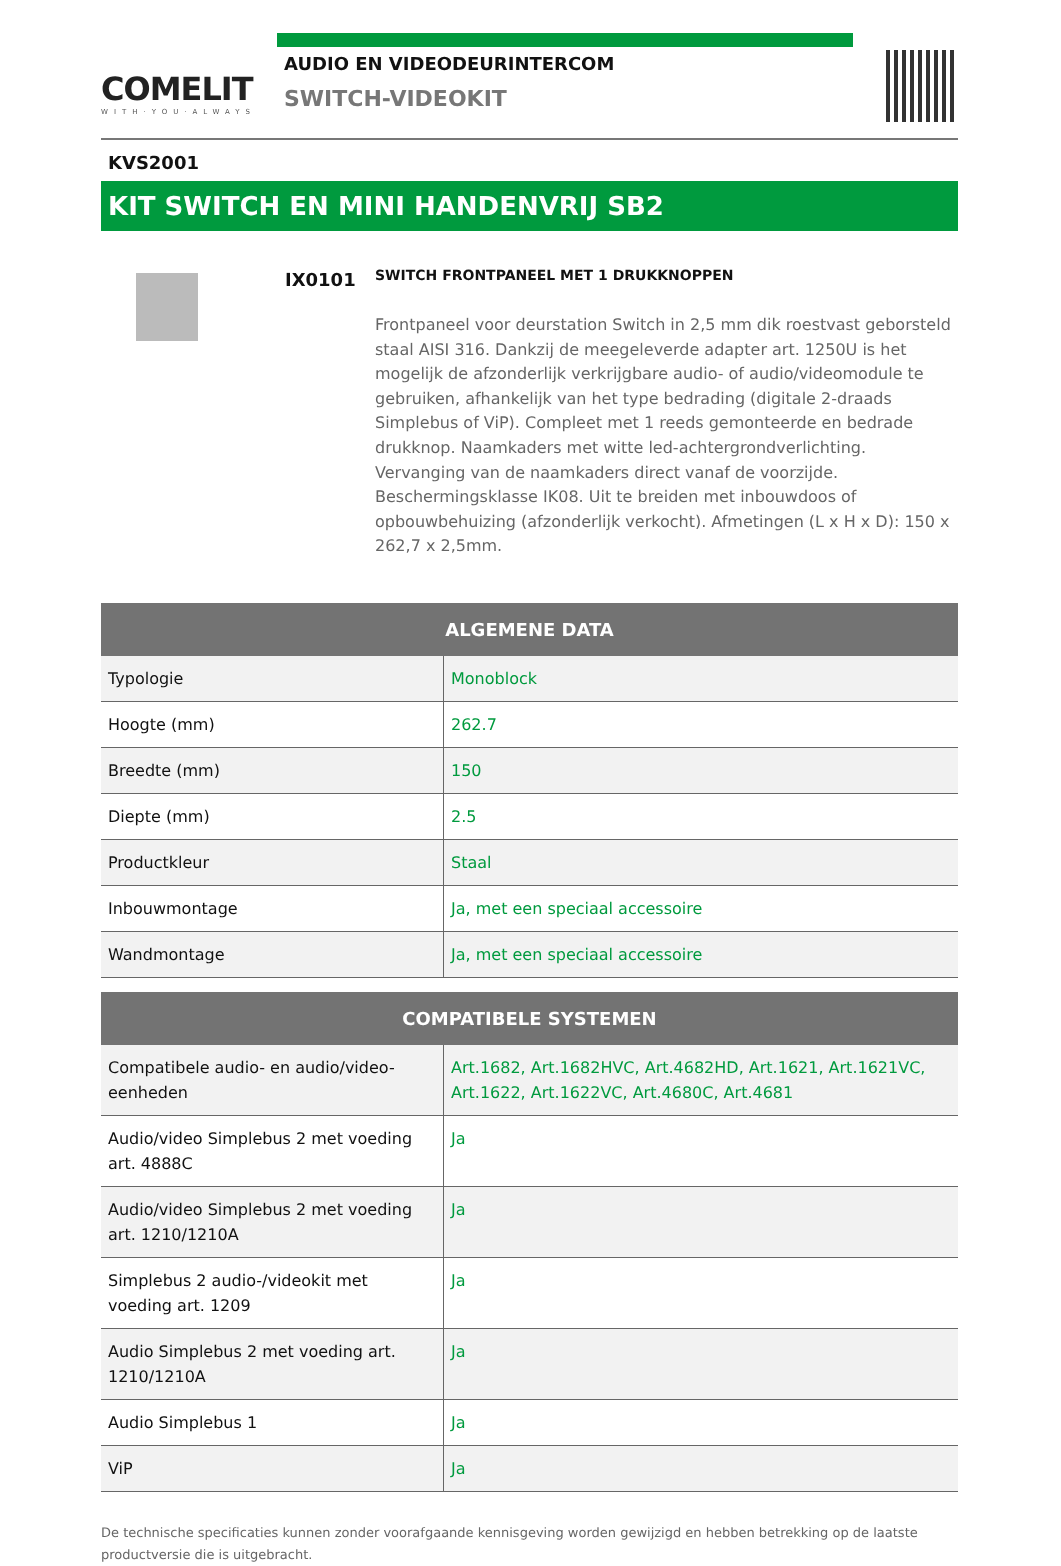COMELIT
WITH·YOU·ALWAYS
AUDIO EN VIDEODEURINTERCOM
SWITCH-VIDEOKIT
KVS2001
KIT SWITCH EN MINI HANDENVRIJ SB2
IX0101
SWITCH FRONTPANEEL MET 1 DRUKKNOPPEN
Frontpaneel voor deurstation Switch in 2,5 mm dik roestvast geborsteld staal AISI 316. Dankzij de meegeleverde adapter art. 1250U is het mogelijk de afzonderlijk verkrijgbare audio- of audio/videomodule te gebruiken, afhankelijk van het type bedrading (digitale 2-draads Simplebus of ViP). Compleet met 1 reeds gemonteerde en bedrade drukknop. Naamkaders met witte led-achtergrondverlichting. Vervanging van de naamkaders direct vanaf de voorzijde. Beschermingsklasse IK08. Uit te breiden met inbouwdoos of opbouwbehuizing (afzonderlijk verkocht). Afmetingen (L x H x D): 150 x 262,7 x 2,5mm.
| ALGEMENE DATA | |
| --- | --- |
| Typologie | Monoblock |
| Hoogte (mm) | 262.7 |
| Breedte (mm) | 150 |
| Diepte (mm) | 2.5 |
| Productkleur | Staal |
| Inbouwmontage | Ja, met een speciaal accessoire |
| Wandmontage | Ja, met een speciaal accessoire |
| COMPATIBELE SYSTEMEN | |
| --- | --- |
| Compatibele audio- en audio/video-eenheden | Art.1682, Art.1682HVC, Art.4682HD, Art.1621, Art.1621VC, Art.1622, Art.1622VC, Art.4680C, Art.4681 |
| Audio/video Simplebus 2 met voeding art. 4888C | Ja |
| Audio/video Simplebus 2 met voeding art. 1210/1210A | Ja |
| Simplebus 2 audio-/videokit met voeding art. 1209 | Ja |
| Audio Simplebus 2 met voeding art. 1210/1210A | Ja |
| Audio Simplebus 1 | Ja |
| ViP | Ja |
De technische specificaties kunnen zonder voorafgaande kennisgeving worden gewijzigd en hebben betrekking op de laatste productversie die is uitgebracht.